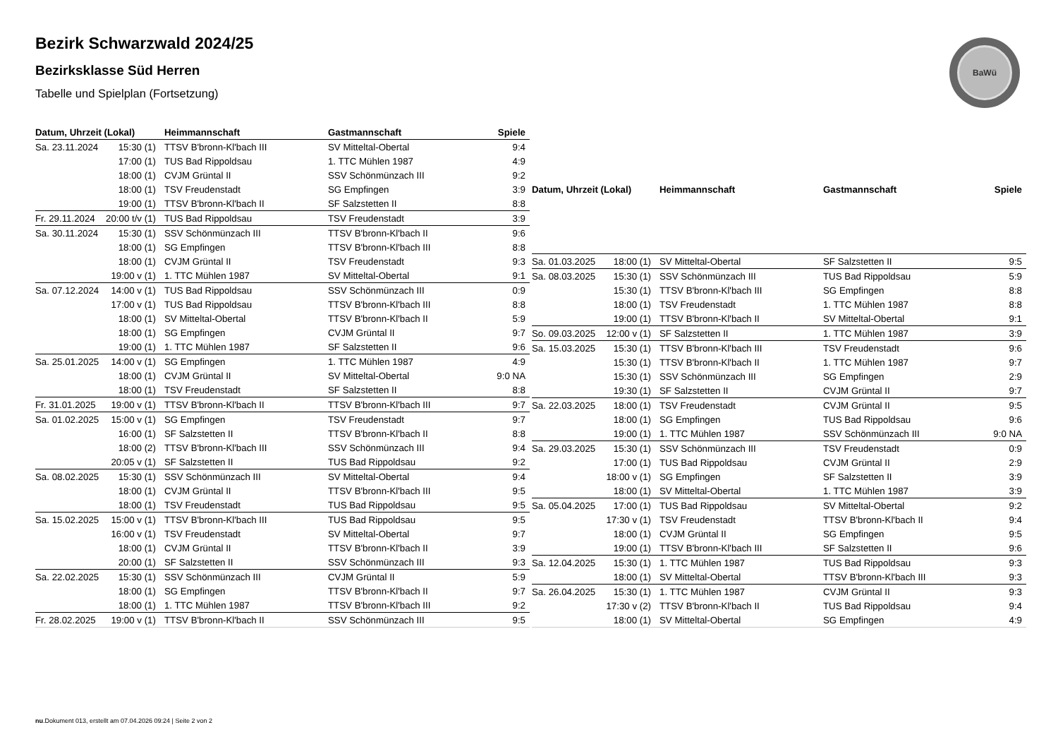Bezirk Schwarzwald 2024/25
Bezirksklasse Süd Herren
Tabelle und Spielplan (Fortsetzung)
BaWü
| Datum, Uhrzeit (Lokal) | | Heimmannschaft | Gastmannschaft | Spiele |
| --- | --- | --- | --- | --- |
| Sa. 23.11.2024 | 15:30 (1) | TTSV B'bronn-Kl'bach III | SV Mitteltal-Obertal | 9:4 |
| | 17:00 (1) | TUS Bad Rippoldsau | 1. TTC Mühlen 1987 | 4:9 |
| | 18:00 (1) | CVJM Grüntal II | SSV Schönmünzach III | 9:2 |
| | 18:00 (1) | TSV Freudenstadt | SG Empfingen | 3:9 |
| | 19:00 (1) | TTSV B'bronn-Kl'bach II | SF Salzstetten II | 8:8 |
| Fr. 29.11.2024 | 20:00 t/v (1) | TUS Bad Rippoldsau | TSV Freudenstadt | 3:9 |
| Sa. 30.11.2024 | 15:30 (1) | SSV Schönmünzach III | TTSV B'bronn-Kl'bach II | 9:6 |
| | 18:00 (1) | SG Empfingen | TTSV B'bronn-Kl'bach III | 8:8 |
| | 18:00 (1) | CVJM Grüntal II | TSV Freudenstadt | 9:3 |
| | 19:00 v (1) | 1. TTC Mühlen 1987 | SV Mitteltal-Obertal | 9:1 |
| Sa. 07.12.2024 | 14:00 v (1) | TUS Bad Rippoldsau | SSV Schönmünzach III | 0:9 |
| | 17:00 v (1) | TUS Bad Rippoldsau | TTSV B'bronn-Kl'bach III | 8:8 |
| | 18:00 (1) | SV Mitteltal-Obertal | TTSV B'bronn-Kl'bach II | 5:9 |
| | 18:00 (1) | SG Empfingen | CVJM Grüntal II | 9:7 |
| | 19:00 (1) | 1. TTC Mühlen 1987 | SF Salzstetten II | 9:6 |
| Sa. 25.01.2025 | 14:00 v (1) | SG Empfingen | 1. TTC Mühlen 1987 | 4:9 |
| | 18:00 (1) | CVJM Grüntal II | SV Mitteltal-Obertal | 9:0 NA |
| | 18:00 (1) | TSV Freudenstadt | SF Salzstetten II | 8:8 |
| Fr. 31.01.2025 | 19:00 v (1) | TTSV B'bronn-Kl'bach II | TTSV B'bronn-Kl'bach III | 9:7 |
| Sa. 01.02.2025 | 15:00 v (1) | SG Empfingen | TSV Freudenstadt | 9:7 |
| | 16:00 (1) | SF Salzstetten II | TTSV B'bronn-Kl'bach II | 8:8 |
| | 18:00 (2) | TTSV B'bronn-Kl'bach III | SSV Schönmünzach III | 9:4 |
| | 20:05 v (1) | SF Salzstetten II | TUS Bad Rippoldsau | 9:2 |
| Sa. 08.02.2025 | 15:30 (1) | SSV Schönmünzach III | SV Mitteltal-Obertal | 9:4 |
| | 18:00 (1) | CVJM Grüntal II | TTSV B'bronn-Kl'bach III | 9:5 |
| | 18:00 (1) | TSV Freudenstadt | TUS Bad Rippoldsau | 9:5 |
| Sa. 15.02.2025 | 15:00 v (1) | TTSV B'bronn-Kl'bach III | TUS Bad Rippoldsau | 9:5 |
| | 16:00 v (1) | TSV Freudenstadt | SV Mitteltal-Obertal | 9:7 |
| | 18:00 (1) | CVJM Grüntal II | TTSV B'bronn-Kl'bach II | 3:9 |
| | 20:00 (1) | SF Salzstetten II | SSV Schönmünzach III | 9:3 |
| Sa. 22.02.2025 | 15:30 (1) | SSV Schönmünzach III | CVJM Grüntal II | 5:9 |
| | 18:00 (1) | SG Empfingen | TTSV B'bronn-Kl'bach II | 9:7 |
| | 18:00 (1) | 1. TTC Mühlen 1987 | TTSV B'bronn-Kl'bach III | 9:2 |
| Fr. 28.02.2025 | 19:00 v (1) | TTSV B'bronn-Kl'bach II | SSV Schönmünzach III | 9:5 |
| Datum, Uhrzeit (Lokal) | | Heimmannschaft | Gastmannschaft | Spiele |
| --- | --- | --- | --- | --- |
| Sa. 01.03.2025 | 18:00 (1) | SV Mitteltal-Obertal | SF Salzstetten II | 9:5 |
| Sa. 08.03.2025 | 15:30 (1) | SSV Schönmünzach III | TUS Bad Rippoldsau | 5:9 |
| | 15:30 (1) | TTSV B'bronn-Kl'bach III | SG Empfingen | 8:8 |
| | 18:00 (1) | TSV Freudenstadt | 1. TTC Mühlen 1987 | 8:8 |
| | 19:00 (1) | TTSV B'bronn-Kl'bach II | SV Mitteltal-Obertal | 9:1 |
| So. 09.03.2025 | 12:00 v (1) | SF Salzstetten II | 1. TTC Mühlen 1987 | 3:9 |
| Sa. 15.03.2025 | 15:30 (1) | TTSV B'bronn-Kl'bach III | TSV Freudenstadt | 9:6 |
| | 15:30 (1) | TTSV B'bronn-Kl'bach II | 1. TTC Mühlen 1987 | 9:7 |
| | 15:30 (1) | SSV Schönmünzach III | SG Empfingen | 2:9 |
| | 19:30 (1) | SF Salzstetten II | CVJM Grüntal II | 9:7 |
| Sa. 22.03.2025 | 18:00 (1) | TSV Freudenstadt | CVJM Grüntal II | 9:5 |
| | 18:00 (1) | SG Empfingen | TUS Bad Rippoldsau | 9:6 |
| | 19:00 (1) | 1. TTC Mühlen 1987 | SSV Schönmünzach III | 9:0 NA |
| Sa. 29.03.2025 | 15:30 (1) | SSV Schönmünzach III | TSV Freudenstadt | 0:9 |
| | 17:00 (1) | TUS Bad Rippoldsau | CVJM Grüntal II | 2:9 |
| | 18:00 v (1) | SG Empfingen | SF Salzstetten II | 3:9 |
| | 18:00 (1) | SV Mitteltal-Obertal | 1. TTC Mühlen 1987 | 3:9 |
| Sa. 05.04.2025 | 17:00 (1) | TUS Bad Rippoldsau | SV Mitteltal-Obertal | 9:2 |
| | 17:30 v (1) | TSV Freudenstadt | TTSV B'bronn-Kl'bach II | 9:4 |
| | 18:00 (1) | CVJM Grüntal II | SG Empfingen | 9:5 |
| | 19:00 (1) | TTSV B'bronn-Kl'bach III | SF Salzstetten II | 9:6 |
| Sa. 12.04.2025 | 15:30 (1) | 1. TTC Mühlen 1987 | TUS Bad Rippoldsau | 9:3 |
| | 18:00 (1) | SV Mitteltal-Obertal | TTSV B'bronn-Kl'bach III | 9:3 |
| Sa. 26.04.2025 | 15:30 (1) | 1. TTC Mühlen 1987 | CVJM Grüntal II | 9:3 |
| | 17:30 v (2) | TTSV B'bronn-Kl'bach II | TUS Bad Rippoldsau | 9:4 |
| | 18:00 (1) | SV Mitteltal-Obertal | SG Empfingen | 4:9 |
nu.Dokument 013, erstellt am 07.04.2026 09:24 | Seite 2 von 2